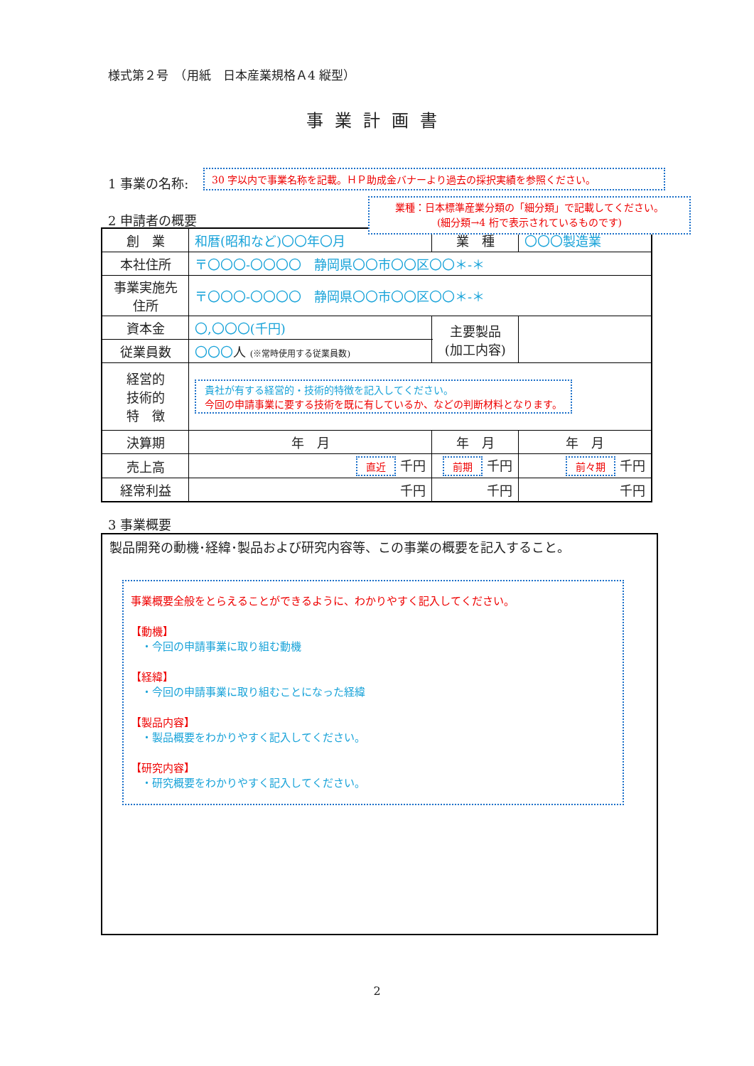様式第２号　（用紙　日本産業規格Ａ4 縦型）
事業計画書
1 事業の名称: 30 字以内で事業名称を記載。ＨＰ助成金バナーより過去の採択実績を参照ください。
2 申請者の概要
業種：日本標準産業分類の「細分類」で記載してください。
(細分類→4 桁で表示されているものです)
| 創 業 | 和暦(昭和など)〇〇年〇月 | 業 種 | 〇〇〇製造業 | |
| 本社住所 | 〒〇〇〇-〇〇〇〇 静岡県〇〇市〇〇区〇〇＊-＊ | | | |
| 事業実施先 住所 | 〒〇〇〇-〇〇〇〇 静岡県〇〇市〇〇区〇〇＊-＊ | | | |
| 資本金 | 〇,〇〇〇(千円) | 主要製品 (加工内容) | | |
| 従業員数 | 〇〇〇 人 (※常時使用する従業員数) | | | |
| 経営的 技術的 特 徴 | 貴社が有する経営的・技術的特徴を記入してください。 今回の申請事業に要する技術を既に有しているか、などの判断材料となります。 | | | |
| 決算期 | 年 月 | 年 月 | | 年 月 |
| 売上高 | 直近 千円 | 前期 千円 | | 前々期 千円 |
| 経常利益 | 千円 | 千円 | | 千円 |
3 事業概要
製品開発の動機･経緯･製品および研究内容等、この事業の概要を記入すること。
事業概要全般をとらえることができるように、わかりやすく記入してください。
【動機】
　・今回の申請事業に取り組む動機
【経緯】
　・今回の申請事業に取り組むことになった経緯
【製品内容】
　・製品概要をわかりやすく記入してください。
【研究内容】
　・研究概要をわかりやすく記入してください。
2